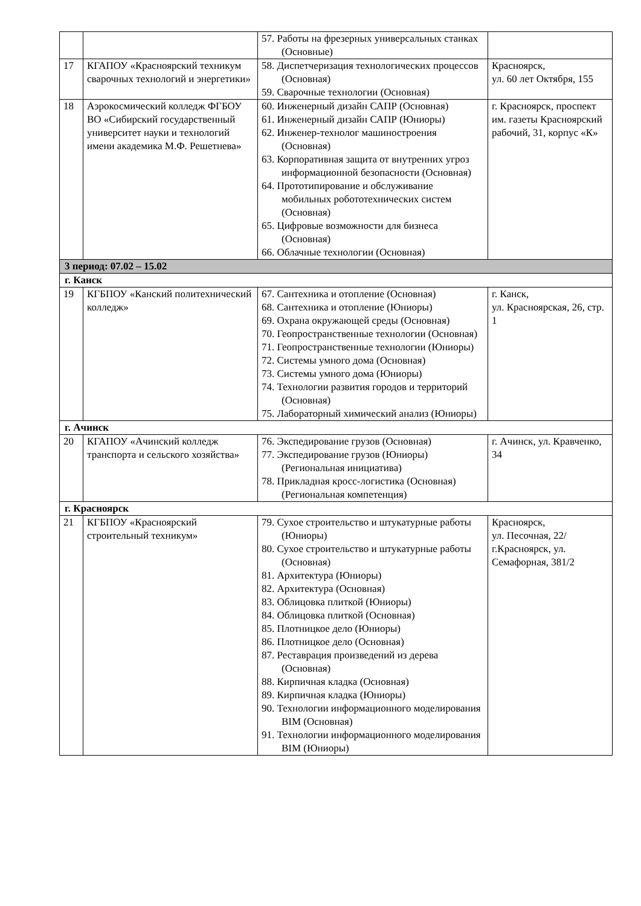| | | 57. Работы на фрезерных универсальных станках (Основные) | |
| 17 | КГАПОУ «Красноярский техникум сварочных технологий и энергетики» | 58. Диспетчеризация технологических процессов (Основная) 59. Сварочные технологии (Основная) | Красноярск, ул. 60 лет Октября, 155 |
| 18 | Аэрокосмический колледж ФГБОУ ВО «Сибирский государственный университет науки и технологий имени академика М.Ф. Решетнева» | 60. Инженерный дизайн САПР (Основная) 61. Инженерный дизайн САПР (Юниоры) 62. Инженер-технолог машиностроения (Основная) 63. Корпоративная защита от внутренних угроз информационной безопасности (Основная) 64. Прототипирование и обслуживание мобильных робототехнических систем (Основная) 65. Цифровые возможности для бизнеса (Основная) 66. Облачные технологии (Основная) | г. Красноярск, проспект им. газеты Красноярский рабочий, 31, корпус «К» |
| 3 период: 07.02 – 15.02 | | | |
| г. Канск | | | |
| 19 | КГБПОУ «Канский политехнический колледж» | 67. Сантехника и отопление (Основная) 68. Сантехника и отопление (Юниоры) 69. Охрана окружающей среды (Основная) 70. Геопространственные технологии (Основная) 71. Геопространственные технологии (Юниоры) 72. Системы умного дома (Основная) 73. Системы умного дома (Юниоры) 74. Технологии развития городов и территорий (Основная) 75. Лабораторный химический анализ (Юниоры) | г. Канск, ул. Красноярская, 26, стр. 1 |
| г. Ачинск | | | |
| 20 | КГАПОУ «Ачинский колледж транспорта и сельского хозяйства» | 76. Экспедирование грузов (Основная) 77. Экспедирование грузов (Юниоры) (Региональная инициатива) 78. Прикладная кросс-логистика (Основная) (Региональная компетенция) | г. Ачинск, ул. Кравченко, 34 |
| г. Красноярск | | | |
| 21 | КГБПОУ «Красноярский строительный техникум» | 79. Сухое строительство и штукатурные работы (Юниоры) 80. Сухое строительство и штукатурные работы (Основная) 81. Архитектура (Юниоры) 82. Архитектура (Основная) 83. Облицовка плиткой (Юниоры) 84. Облицовка плиткой (Основная) 85. Плотницкое дело (Юниоры) 86. Плотницкое дело (Основная) 87. Реставрация произведений из дерева (Основная) 88. Кирпичная кладка (Основная) 89. Кирпичная кладка (Юниоры) 90. Технологии информационного моделирования BIM (Основная) 91. Технологии информационного моделирования BIM (Юниоры) | Красноярск, ул. Песочная, 22/ г.Красноярск, ул. Семафорная, 381/2 |